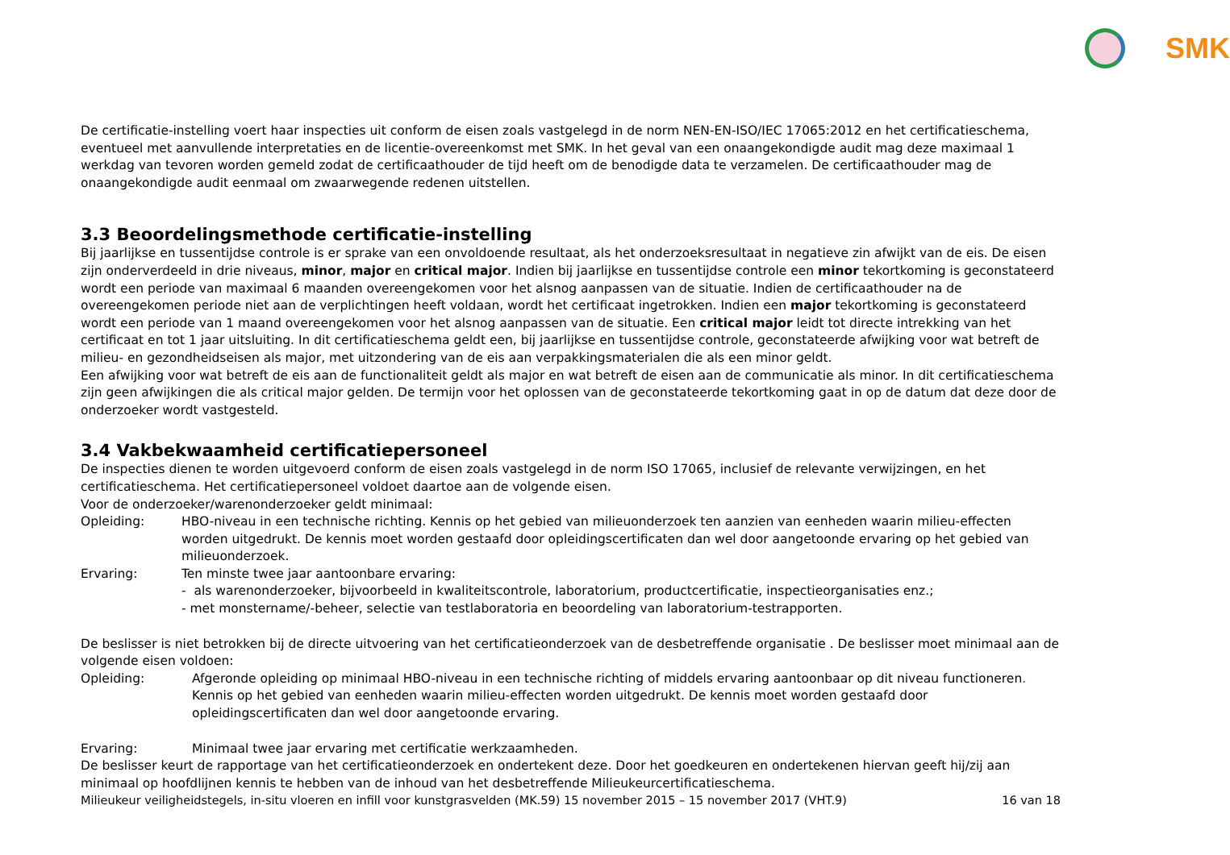SMK
De certificatie-instelling voert haar inspecties uit conform de eisen zoals vastgelegd in de norm NEN-EN-ISO/IEC 17065:2012 en het certificatieschema, eventueel met aanvullende interpretaties en de licentie-overeenkomst met SMK. In het geval van een onaangekondigde audit mag deze maximaal 1 werkdag van tevoren worden gemeld zodat de certificaathouder de tijd heeft om de benodigde data te verzamelen. De certificaathouder mag de onaangekondigde audit eenmaal om zwaarwegende redenen uitstellen.
3.3 Beoordelingsmethode certificatie-instelling
Bij jaarlijkse en tussentijdse controle is er sprake van een onvoldoende resultaat, als het onderzoeksresultaat in negatieve zin afwijkt van de eis. De eisen zijn onderverdeeld in drie niveaus, minor, major en critical major. Indien bij jaarlijkse en tussentijdse controle een minor tekortkoming is geconstateerd wordt een periode van maximaal 6 maanden overeengekomen voor het alsnog aanpassen van de situatie. Indien de certificaathouder na de overeengekomen periode niet aan de verplichtingen heeft voldaan, wordt het certificaat ingetrokken. Indien een major tekortkoming is geconstateerd wordt een periode van 1 maand overeengekomen voor het alsnog aanpassen van de situatie. Een critical major leidt tot directe intrekking van het certificaat en tot 1 jaar uitsluiting. In dit certificatieschema geldt een, bij jaarlijkse en tussentijdse controle, geconstateerde afwijking voor wat betreft de milieu- en gezondheidseisen als major, met uitzondering van de eis aan verpakkingsmaterialen die als een minor geldt.
Een afwijking voor wat betreft de eis aan de functionaliteit geldt als major en wat betreft de eisen aan de communicatie als minor. In dit certificatieschema zijn geen afwijkingen die als critical major gelden. De termijn voor het oplossen van de geconstateerde tekortkoming gaat in op de datum dat deze door de onderzoeker wordt vastgesteld.
3.4 Vakbekwaamheid certificatiepersoneel
De inspecties dienen te worden uitgevoerd conform de eisen zoals vastgelegd in de norm ISO 17065, inclusief de relevante verwijzingen, en het certificatieschema. Het certificatiepersoneel voldoet daartoe aan de volgende eisen.
Voor de onderzoeker/warenonderzoeker geldt minimaal:
Opleiding: HBO-niveau in een technische richting. Kennis op het gebied van milieuonderzoek ten aanzien van eenheden waarin milieu-effecten worden uitgedrukt. De kennis moet worden gestaafd door opleidingscertificaten dan wel door aangetoonde ervaring op het gebied van milieuonderzoek.
Ervaring: Ten minste twee jaar aantoonbare ervaring:
- als warenonderzoeker, bijvoorbeeld in kwaliteitscontrole, laboratorium, productcertificatie, inspectieorganisaties enz.;
- met monstername/-beheer, selectie van testlaboratoria en beoordeling van laboratorium-testrapporten.
De beslisser is niet betrokken bij de directe uitvoering van het certificatieonderzoek van de desbetreffende organisatie . De beslisser moet minimaal aan de volgende eisen voldoen:
Opleiding: Afgeronde opleiding op minimaal HBO-niveau in een technische richting of middels ervaring aantoonbaar op dit niveau functioneren. Kennis op het gebied van eenheden waarin milieu-effecten worden uitgedrukt. De kennis moet worden gestaafd door opleidingscertificaten dan wel door aangetoonde ervaring.
Ervaring: Minimaal twee jaar ervaring met certificatie werkzaamheden.
De beslisser keurt de rapportage van het certificatieonderzoek en ondertekent deze. Door het goedkeuren en ondertekenen hiervan geeft hij/zij aan minimaal op hoofdlijnen kennis te hebben van de inhoud van het desbetreffende Milieukeurcertificatieschema.
Milieukeur veiligheidstegels, in-situ vloeren en infill voor kunstgrasvelden (MK.59) 15 november 2015 – 15 november 2017 (VHT.9) 16 van 18